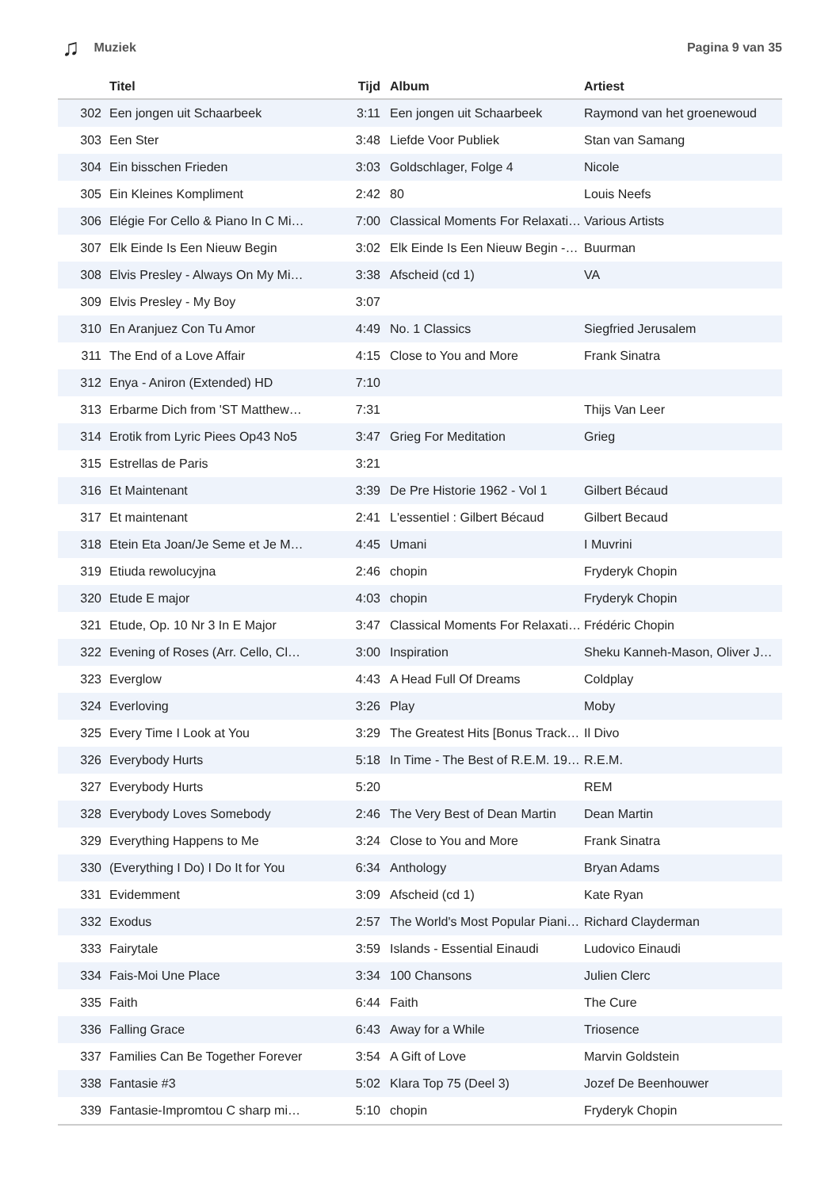♫ Muziek Pagina 9 van 35
| | Titel | Tijd | Album | Artiest |
| --- | --- | --- | --- | --- |
| 302 | Een jongen uit Schaarbeek | 3:11 | Een jongen uit Schaarbeek | Raymond van het groenewoud |
| 303 | Een Ster | 3:48 | Liefde Voor Publiek | Stan van Samang |
| 304 | Ein bisschen Frieden | 3:03 | Goldschlager, Folge 4 | Nicole |
| 305 | Ein Kleines Kompliment | 2:42 | 80 | Louis Neefs |
| 306 | Elégie For Cello & Piano In C Mi… | 7:00 | Classical Moments For Relaxati… | Various Artists |
| 307 | Elk Einde Is Een Nieuw Begin | 3:02 | Elk Einde Is Een Nieuw Begin -… | Buurman |
| 308 | Elvis Presley - Always On My Mi… | 3:38 | Afscheid (cd 1) | VA |
| 309 | Elvis Presley - My Boy | 3:07 | | |
| 310 | En Aranjuez Con Tu Amor | 4:49 | No. 1 Classics | Siegfried Jerusalem |
| 311 | The End of a Love Affair | 4:15 | Close to You and More | Frank Sinatra |
| 312 | Enya - Aniron (Extended) HD | 7:10 | | |
| 313 | Erbarme Dich from 'ST Matthew… | 7:31 | | Thijs Van Leer |
| 314 | Erotik from Lyric Piees Op43 No5 | 3:47 | Grieg For Meditation | Grieg |
| 315 | Estrellas de Paris | 3:21 | | |
| 316 | Et Maintenant | 3:39 | De Pre Historie 1962 - Vol 1 | Gilbert Bécaud |
| 317 | Et maintenant | 2:41 | L'essentiel : Gilbert Bécaud | Gilbert Becaud |
| 318 | Etein Eta Joan/Je Seme et Je M… | 4:45 | Umani | I Muvrini |
| 319 | Etiuda rewolucyjna | 2:46 | chopin | Fryderyk Chopin |
| 320 | Etude E major | 4:03 | chopin | Fryderyk Chopin |
| 321 | Etude, Op. 10 Nr 3 In E Major | 3:47 | Classical Moments For Relaxati… | Frédéric Chopin |
| 322 | Evening of Roses (Arr. Cello, Cl… | 3:00 | Inspiration | Sheku Kanneh-Mason, Oliver J… |
| 323 | Everglow | 4:43 | A Head Full Of Dreams | Coldplay |
| 324 | Everloving | 3:26 | Play | Moby |
| 325 | Every Time I Look at You | 3:29 | The Greatest Hits [Bonus Track… | Il Divo |
| 326 | Everybody Hurts | 5:18 | In Time - The Best of R.E.M. 19… | R.E.M. |
| 327 | Everybody Hurts | 5:20 | | REM |
| 328 | Everybody Loves Somebody | 2:46 | The Very Best of Dean Martin | Dean Martin |
| 329 | Everything Happens to Me | 3:24 | Close to You and More | Frank Sinatra |
| 330 | (Everything I Do) I Do It for You | 6:34 | Anthology | Bryan Adams |
| 331 | Evidemment | 3:09 | Afscheid (cd 1) | Kate Ryan |
| 332 | Exodus | 2:57 | The World's Most Popular Piani… | Richard Clayderman |
| 333 | Fairytale | 3:59 | Islands - Essential Einaudi | Ludovico Einaudi |
| 334 | Fais-Moi Une Place | 3:34 | 100 Chansons | Julien Clerc |
| 335 | Faith | 6:44 | Faith | The Cure |
| 336 | Falling Grace | 6:43 | Away for a While | Triosence |
| 337 | Families Can Be Together Forever | 3:54 | A Gift of Love | Marvin Goldstein |
| 338 | Fantasie #3 | 5:02 | Klara Top 75 (Deel 3) | Jozef De Beenhouwer |
| 339 | Fantasie-Impromtou C sharp mi… | 5:10 | chopin | Fryderyk Chopin |